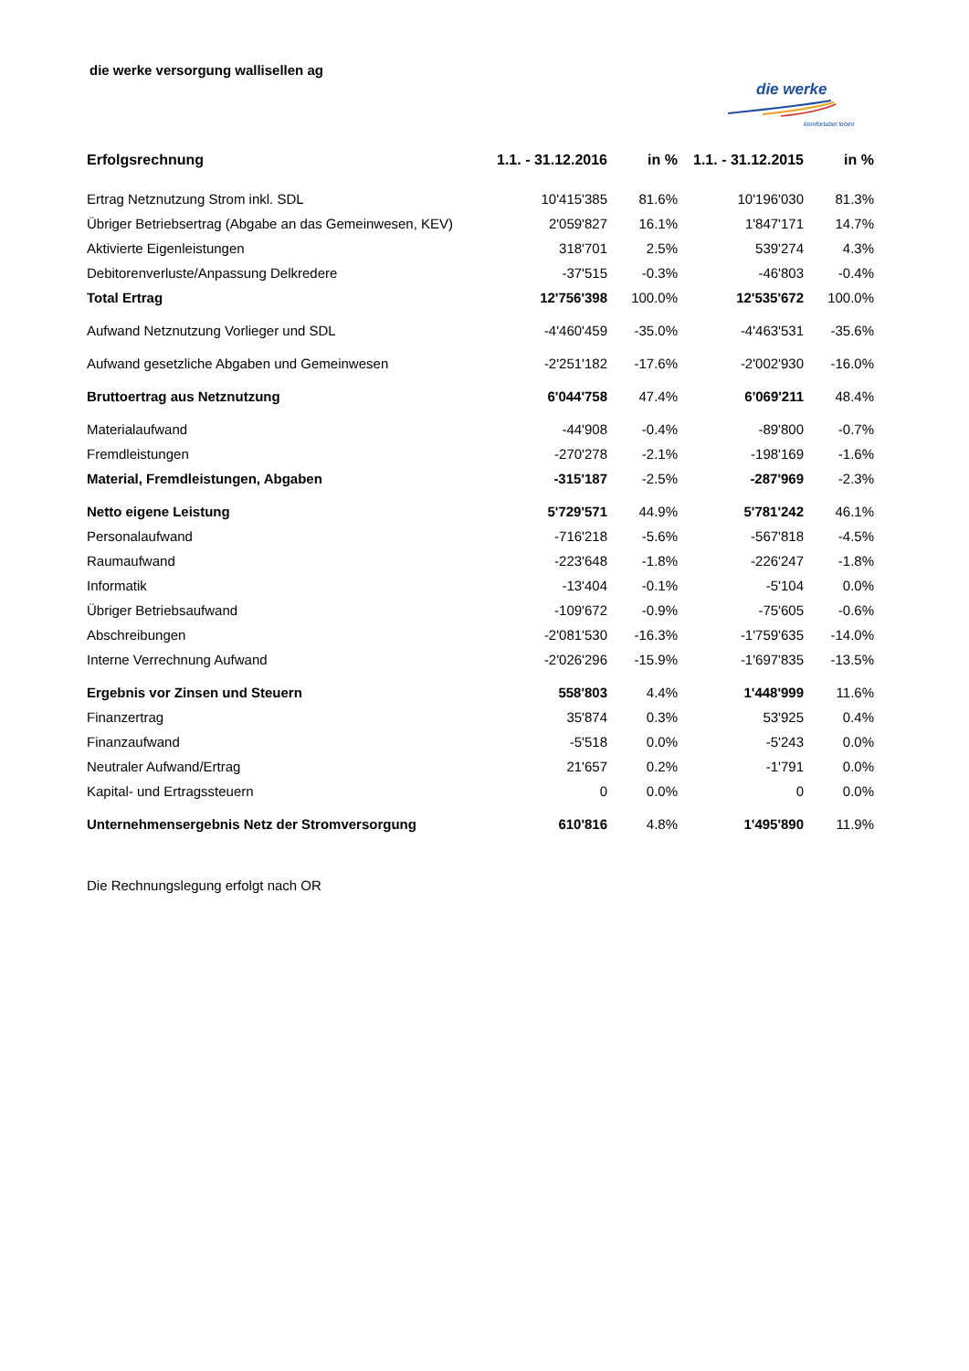die werke versorgung wallisellen ag
die werke
komfortabel leben
| Erfolgsrechnung | 1.1. - 31.12.2016 | in % | 1.1. - 31.12.2015 | in % |
| --- | --- | --- | --- | --- |
| Ertrag Netznutzung Strom inkl. SDL | 10'415'385 | 81.6% | 10'196'030 | 81.3% |
| Übriger Betriebsertrag (Abgabe an das Gemeinwesen, KEV) | 2'059'827 | 16.1% | 1'847'171 | 14.7% |
| Aktivierte Eigenleistungen | 318'701 | 2.5% | 539'274 | 4.3% |
| Debitorenverluste/Anpassung Delkredere | -37'515 | -0.3% | -46'803 | -0.4% |
| Total Ertrag | 12'756'398 | 100.0% | 12'535'672 | 100.0% |
| Aufwand Netznutzung Vorlieger und SDL | -4'460'459 | -35.0% | -4'463'531 | -35.6% |
| Aufwand gesetzliche Abgaben und Gemeinwesen | -2'251'182 | -17.6% | -2'002'930 | -16.0% |
| Bruttoertrag aus Netznutzung | 6'044'758 | 47.4% | 6'069'211 | 48.4% |
| Materialaufwand | -44'908 | -0.4% | -89'800 | -0.7% |
| Fremdleistungen | -270'278 | -2.1% | -198'169 | -1.6% |
| Material, Fremdleistungen, Abgaben | -315'187 | -2.5% | -287'969 | -2.3% |
| Netto eigene Leistung | 5'729'571 | 44.9% | 5'781'242 | 46.1% |
| Personalaufwand | -716'218 | -5.6% | -567'818 | -4.5% |
| Raumaufwand | -223'648 | -1.8% | -226'247 | -1.8% |
| Informatik | -13'404 | -0.1% | -5'104 | 0.0% |
| Übriger Betriebsaufwand | -109'672 | -0.9% | -75'605 | -0.6% |
| Abschreibungen | -2'081'530 | -16.3% | -1'759'635 | -14.0% |
| Interne Verrechnung Aufwand | -2'026'296 | -15.9% | -1'697'835 | -13.5% |
| Ergebnis vor Zinsen und Steuern | 558'803 | 4.4% | 1'448'999 | 11.6% |
| Finanzertrag | 35'874 | 0.3% | 53'925 | 0.4% |
| Finanzaufwand | -5'518 | 0.0% | -5'243 | 0.0% |
| Neutraler Aufwand/Ertrag | 21'657 | 0.2% | -1'791 | 0.0% |
| Kapital- und Ertragssteuern | 0 | 0.0% | 0 | 0.0% |
| Unternehmensergebnis Netz der Stromversorgung | 610'816 | 4.8% | 1'495'890 | 11.9% |
Die Rechnungslegung erfolgt nach OR